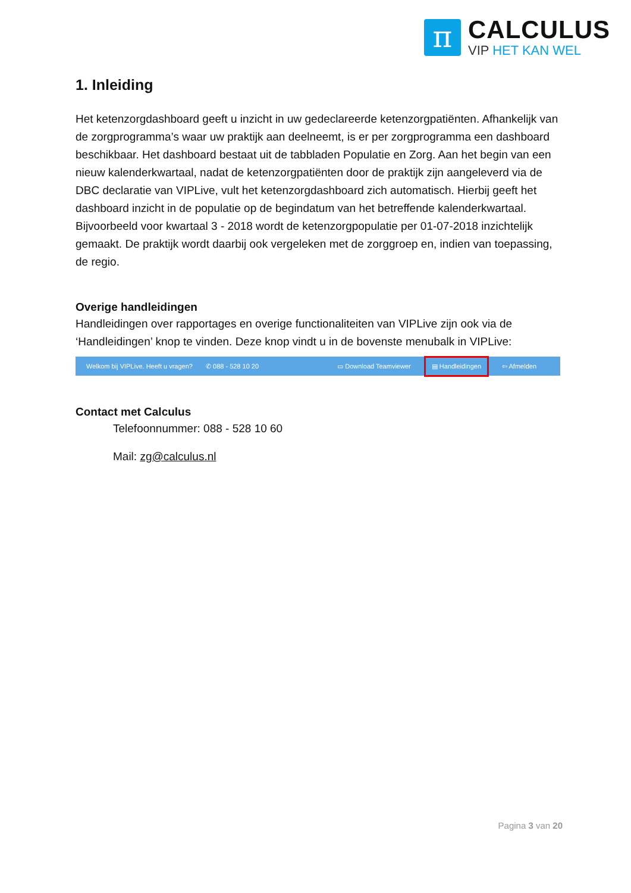π
CALCULUS
VIP HET KAN WEL
1. Inleiding
Het ketenzorgdashboard geeft u inzicht in uw gedeclareerde ketenzorgpatiënten. Afhankelijk van de zorgprogramma’s waar uw praktijk aan deelneemt, is er per zorgprogramma een dashboard beschikbaar. Het dashboard bestaat uit de tabbladen Populatie en Zorg. Aan het begin van een nieuw kalenderkwartaal, nadat de ketenzorgpatiënten door de praktijk zijn aangeleverd via de DBC declaratie van VIPLive, vult het ketenzorgdashboard zich automatisch. Hierbij geeft het dashboard inzicht in de populatie op de begindatum van het betreffende kalenderkwartaal. Bijvoorbeeld voor kwartaal 3 - 2018 wordt de ketenzorgpopulatie per 01-07-2018 inzichtelijk gemaakt. De praktijk wordt daarbij ook vergeleken met de zorggroep en, indien van toepassing, de regio.
Overige handleidingen
Handleidingen over rapportages en overige functionaliteiten van VIPLive zijn ook via de ‘Handleidingen’ knop te vinden. Deze knop vindt u in de bovenste menubalk in VIPLive:
Welkom bij VIPLive. Heeft u vragen? ✆ 088 - 528 10 20 ▭ Download Teamviewer ▤ Handleidingen ⇦ Afmelden
Contact met Calculus
Telefoonnummer: 088 - 528 10 60
Mail: zg@calculus.nl
Pagina 3 van 20